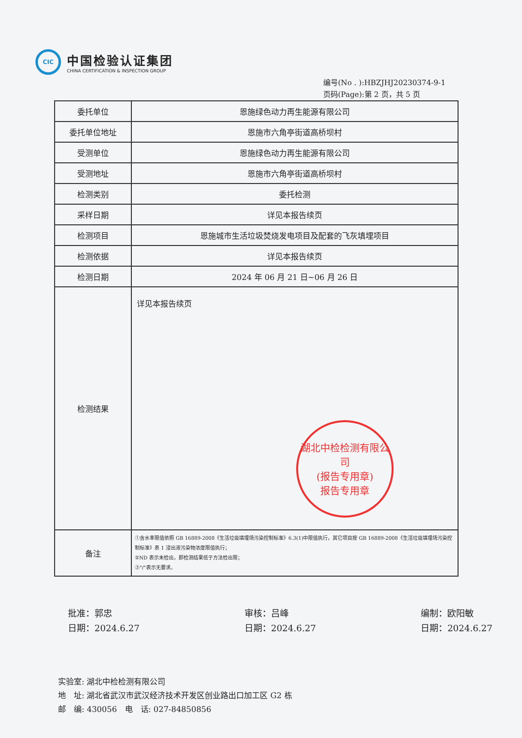CIC
中国检验认证集团
CHINA CERTIFICATION & INSPECTION GROUP
编号(No . ):HBZJHJ20230374-9-1
页码(Page):第 2 页，共 5 页
| 委托单位 | 恩施绿色动力再生能源有限公司 |
| 委托单位地址 | 恩施市六角亭街道高桥坝村 |
| 受测单位 | 恩施绿色动力再生能源有限公司 |
| 受测地址 | 恩施市六角亭街道高桥坝村 |
| 检测类别 | 委托检测 |
| 采样日期 | 详见本报告续页 |
| 检测项目 | 恩施城市生活垃圾焚烧发电项目及配套的飞灰填埋项目 |
| 检测依据 | 详见本报告续页 |
| 检测日期 | 2024 年 06 月 21 日~06 月 26 日 |
| 检测结果 | 详见本报告续页 湖北中检检测有限公司 (报告专用章) 报告专用章 |
| 备注 | ①含水率限值依照 GB 16889-2008《生活垃圾填埋场污染控制标准》6.3(1)中限值执行，其它项目按 GB 16889-2008《生活垃圾填埋场污染控制标准》表 1 浸出液污染物浓度限值执行； ②ND 表示未检出，即检测结果低于方法检出限； ③"/"表示无要求。 |
批准：郭忠
日期：2024.6.27
审核：吕峰
日期：2024.6.27
编制：欧阳敏
日期：2024.6.27
实验室: 湖北中检检测有限公司
地　址: 湖北省武汉市武汉经济技术开发区创业路出口加工区 G2 栋
邮　编: 430056　电　话: 027-84850856